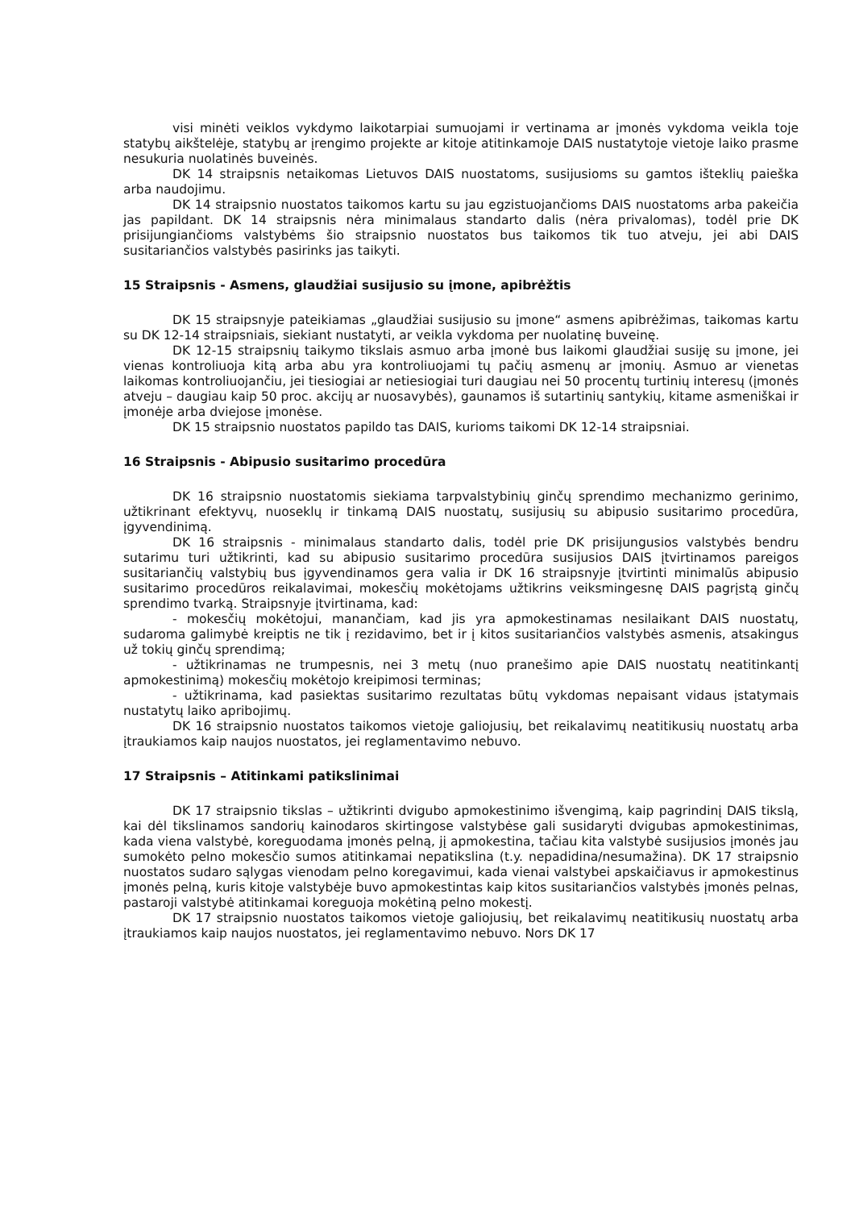visi minėti veiklos vykdymo laikotarpiai sumuojami ir vertinama ar įmonės vykdoma veikla toje statybų aikštelėje, statybų ar įrengimo projekte ar kitoje atitinkamoje DAIS nustatytoje vietoje laiko prasme nesukuria nuolatinės buveinės.
DK 14 straipsnis netaikomas Lietuvos DAIS nuostatoms, susijusioms su gamtos išteklių paieška arba naudojimu.
DK 14 straipsnio nuostatos taikomos kartu su jau egzistuojančioms DAIS nuostatoms arba pakeičia jas papildant. DK 14 straipsnis nėra minimalaus standarto dalis (nėra privalomas), todėl prie DK prisijungiančioms valstybėms šio straipsnio nuostatos bus taikomos tik tuo atveju, jei abi DAIS susitariančios valstybės pasirinks jas taikyti.
15 Straipsnis - Asmens, glaudžiai susijusio su įmone, apibrėžtis
DK 15 straipsnyje pateikiamas „glaudžiai susijusio su įmone“ asmens apibrėžimas, taikomas kartu su DK 12-14 straipsniais, siekiant nustatyti, ar veikla vykdoma per nuolatinę buveinę.
DK 12-15 straipsnių taikymo tikslais asmuo arba įmonė bus laikomi glaudžiai susiję su įmone, jei vienas kontroliuoja kitą arba abu yra kontroliuojami tų pačių asmenų ar įmonių. Asmuo ar vienetas laikomas kontroliuojančiu, jei tiesiogiai ar netiesiogiai turi daugiau nei 50 procentų turtinių interesų (įmonės atveju – daugiau kaip 50 proc. akcijų ar nuosavybės), gaunamos iš sutartinių santykių, kitame asmeniškai ir įmonėje arba dviejose įmonėse.
DK 15 straipsnio nuostatos papildo tas DAIS, kurioms taikomi DK 12-14 straipsniai.
16 Straipsnis - Abipusio susitarimo procedūra
DK 16 straipsnio nuostatomis siekiama tarpvalstybinių ginčų sprendimo mechanizmo gerinimo, užtikrinant efektyvų, nuoseklų ir tinkamą DAIS nuostatų, susijusių su abipusio susitarimo procedūra, įgyvendinimą.
DK 16 straipsnis - minimalaus standarto dalis, todėl prie DK prisijungusios valstybės bendru sutarimu turi užtikrinti, kad su abipusio susitarimo procedūra susijusios DAIS įtvirtinamos pareigos susitariančių valstybių bus įgyvendinamos gera valia ir DK 16 straipsnyje įtvirtinti minimalūs abipusio susitarimo procedūros reikalavimai, mokesčių mokėtojams užtikrins veiksmingesnę DAIS pagrįstą ginčų sprendimo tvarką. Straipsnyje įtvirtinama, kad:
- mokesčių mokėtojui, manančiam, kad jis yra apmokestinamas nesilaikant DAIS nuostatų, sudaroma galimybė kreiptis ne tik į rezidavimo, bet ir į kitos susitariančios valstybės asmenis, atsakingus už tokių ginčų sprendimą;
- užtikrinamas ne trumpesnis, nei 3 metų (nuo pranešimo apie DAIS nuostatų neatitinkantį apmokestinimą) mokesčių mokėtojo kreipimosi terminas;
- užtikrinama, kad pasiektas susitarimo rezultatas būtų vykdomas nepaisant vidaus įstatymais nustatytų laiko apribojimų.
DK 16 straipsnio nuostatos taikomos vietoje galiojusių, bet reikalavimų neatitikusių nuostatų arba įtraukiamos kaip naujos nuostatos, jei reglamentavimo nebuvo.
17 Straipsnis – Atitinkami patikslinimai
DK 17 straipsnio tikslas – užtikrinti dvigubo apmokestinimo išvengimą, kaip pagrindinį DAIS tikslą, kai dėl tikslinamos sandorių kainodaros skirtingose valstybėse gali susidaryti dvigubas apmokestinimas, kada viena valstybė, koreguodama įmonės pelną, jį apmokestina, tačiau kita valstybė susijusios įmonės jau sumokėto pelno mokesčio sumos atitinkamai nepatikslina (t.y. nepadidina/nesumažina). DK 17 straipsnio nuostatos sudaro sąlygas vienodam pelno koregavimui, kada vienai valstybei apskaičiavus ir apmokestinus įmonės pelną, kuris kitoje valstybėje buvo apmokestintas kaip kitos susitariančios valstybės įmonės pelnas, pastaroji valstybė atitinkamai koreguoja mokėtiną pelno mokestį.
DK 17 straipsnio nuostatos taikomos vietoje galiojusių, bet reikalavimų neatitikusių nuostatų arba įtraukiamos kaip naujos nuostatos, jei reglamentavimo nebuvo. Nors DK 17